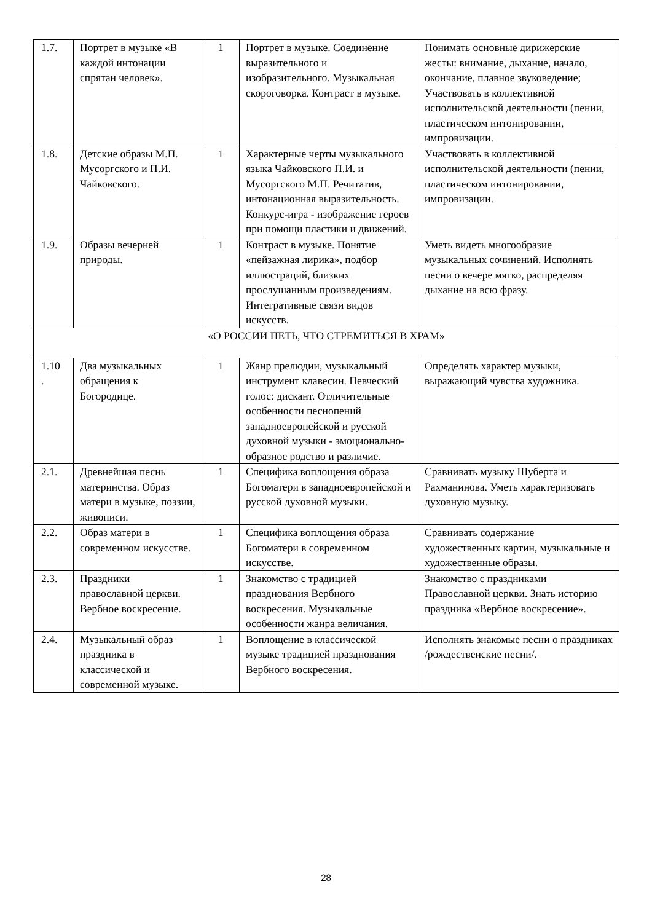| 1.7. | Портрет в музыке «В каждой интонации спрятан человек». | 1 | Портрет в музыке. Соединение выразительного и изобразительного. Музыкальная скороговорка. Контраст в музыке. | Понимать основные дирижерские жесты: внимание, дыхание, начало, окончание, плавное звуковедение; Участвовать в коллективной исполнительской деятельности (пении, пластическом интонировании, импровизации. |
| 1.8. | Детские образы М.П. Мусоргского и П.И. Чайковского. | 1 | Характерные черты музыкального языка Чайковского П.И. и Мусоргского М.П. Речитатив, интонационная выразительность. Конкурс-игра - изображение героев при помощи пластики и движений. | Участвовать в коллективной исполнительской деятельности (пении, пластическом интонировании, импровизации. |
| 1.9. | Образы вечерней природы. | 1 | Контраст в музыке. Понятие «пейзажная лирика», подбор иллюстраций, близких прослушанным произведениям. Интегративные связи видов искусств. | Уметь видеть многообразие музыкальных сочинений. Исполнять песни о вечере мягко, распределяя дыхание на всю фразу. |
| «О РОССИИ ПЕТЬ, ЧТО СТРЕМИТЬСЯ В ХРАМ» | | | | |
| 1.10 . | Два музыкальных обращения к Богородице. | 1 | Жанр прелюдии, музыкальный инструмент клавесин. Певческий голос: дискант. Отличительные особенности песнопений западноевропейской и русской духовной музыки - эмоционально-образное родство и различие. | Определять характер музыки, выражающий чувства художника. |
| 2.1. | Древнейшая песнь материнства. Образ матери в музыке, поэзии, живописи. | 1 | Специфика воплощения образа Богоматери в западноевропейской и русской духовной музыки. | Сравнивать музыку Шуберта и Рахманинова. Уметь характеризовать духовную музыку. |
| 2.2. | Образ матери в современном искусстве. | 1 | Специфика воплощения образа Богоматери в современном искусстве. | Сравнивать содержание художественных картин, музыкальные и художественные образы. |
| 2.3. | Праздники православной церкви. Вербное воскресение. | 1 | Знакомство с традицией празднования Вербного воскресения. Музыкальные особенности жанра величания. | Знакомство с праздниками Православной церкви. Знать историю праздника «Вербное воскресение». |
| 2.4. | Музыкальный образ праздника в классической и современной музыке. | 1 | Воплощение в классической музыке традицией празднования Вербного воскресения. | Исполнять знакомые песни о праздниках /рождественские песни/. |
28